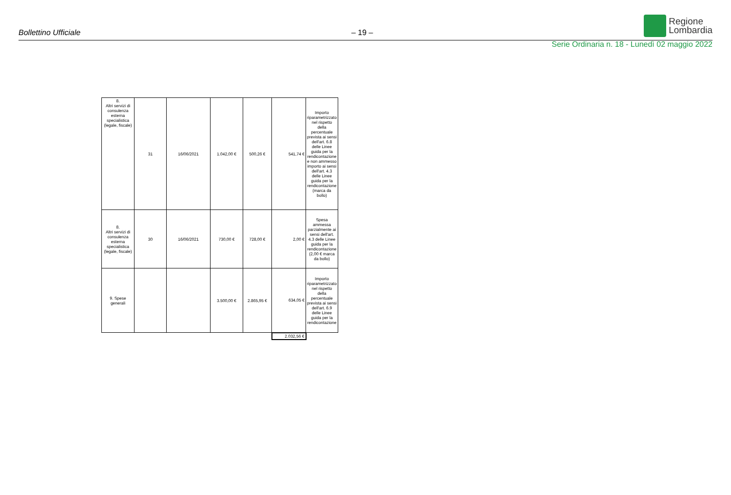Bollettino Ufficiale – 19 – Regione
Lombardia
Serie Ordinaria n. 18 - Lunedì 02 maggio 2022
| 8. Altri servizi di consulenza esterna specialistica (legale, fiscale) | 31 | 16/06/2021 | 1.042,00 € | 500,26 € | 541,74 € | Importo riparametrizzato nel rispetto della percentuale prevista ai sensi dell'art. 6.8 delle Linee guida per la rendicontazione e non ammesso importo ai sensi dell'art. 4.3 delle Linee guida per la rendicontazione (marca da bollo) |
| 8. Altri servizi di consulenza esterna specialistica (legale, fiscale) | 30 | 16/06/2021 | 730,00 € | 728,00 € | 2,00 € | Spesa ammessa parzialmente ai sensi dell'art. 4.3 delle Linee guida per la rendicontazione (2,00 € marca da bollo) |
| 9. Spese generali | | | 3.500,00 € | 2.865,95 € | 634,05 € | Importo riparametrizzato nel rispetto della percentuale prevista ai sensi dell'art. 6.9 delle Linee guida per la rendicontazione |
| | | | | | 2.032,56 € | |